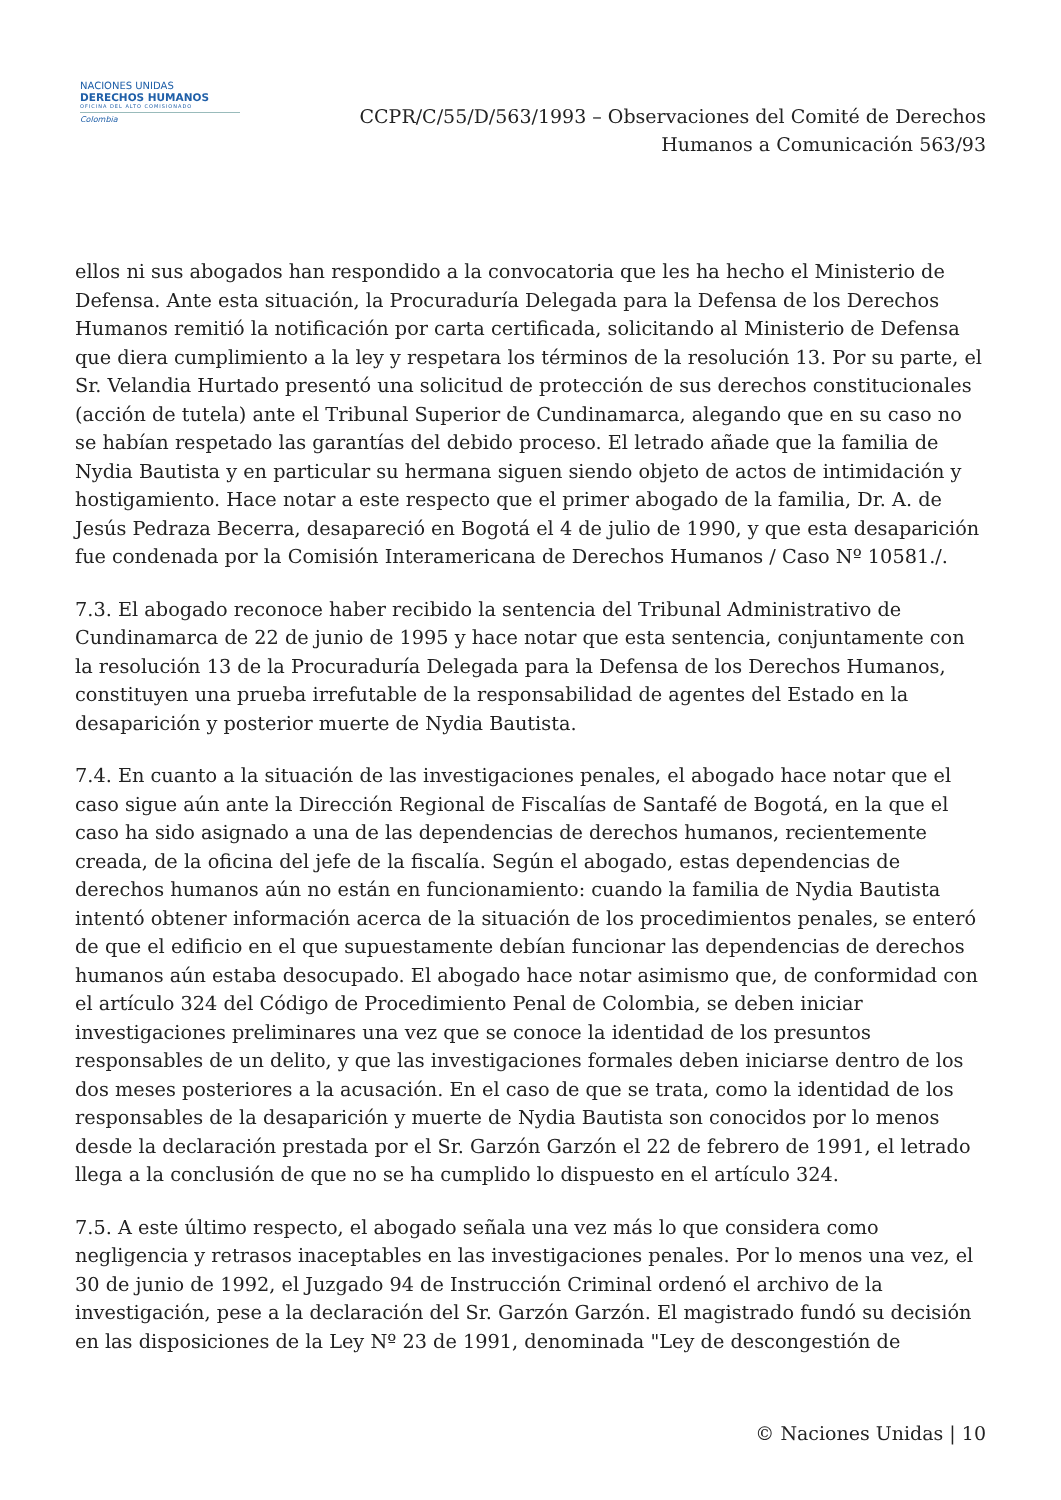NACIONES UNIDAS
DERECHOS HUMANOS
OFICINA DEL ALTO COMISIONADO
Colombia
CCPR/C/55/D/563/1993 – Observaciones del Comité de Derechos
Humanos a Comunicación 563/93
ellos ni sus abogados han respondido a la convocatoria que les ha hecho el Ministerio de Defensa. Ante esta situación, la Procuraduría Delegada para la Defensa de los Derechos Humanos remitió la notificación por carta certificada, solicitando al Ministerio de Defensa que diera cumplimiento a la ley y respetara los términos de la resolución 13. Por su parte, el Sr. Velandia Hurtado presentó una solicitud de protección de sus derechos constitucionales (acción de tutela) ante el Tribunal Superior de Cundinamarca, alegando que en su caso no se habían respetado las garantías del debido proceso. El letrado añade que la familia de Nydia Bautista y en particular su hermana siguen siendo objeto de actos de intimidación y hostigamiento. Hace notar a este respecto que el primer abogado de la familia, Dr. A. de Jesús Pedraza Becerra, desapareció en Bogotá el 4 de julio de 1990, y que esta desaparición fue condenada por la Comisión Interamericana de Derechos Humanos / Caso Nº 10581./.
7.3. El abogado reconoce haber recibido la sentencia del Tribunal Administrativo de Cundinamarca de 22 de junio de 1995 y hace notar que esta sentencia, conjuntamente con la resolución 13 de la Procuraduría Delegada para la Defensa de los Derechos Humanos, constituyen una prueba irrefutable de la responsabilidad de agentes del Estado en la desaparición y posterior muerte de Nydia Bautista.
7.4. En cuanto a la situación de las investigaciones penales, el abogado hace notar que el caso sigue aún ante la Dirección Regional de Fiscalías de Santafé de Bogotá, en la que el caso ha sido asignado a una de las dependencias de derechos humanos, recientemente creada, de la oficina del jefe de la fiscalía. Según el abogado, estas dependencias de derechos humanos aún no están en funcionamiento: cuando la familia de Nydia Bautista intentó obtener información acerca de la situación de los procedimientos penales, se enteró de que el edificio en el que supuestamente debían funcionar las dependencias de derechos humanos aún estaba desocupado. El abogado hace notar asimismo que, de conformidad con el artículo 324 del Código de Procedimiento Penal de Colombia, se deben iniciar investigaciones preliminares una vez que se conoce la identidad de los presuntos responsables de un delito, y que las investigaciones formales deben iniciarse dentro de los dos meses posteriores a la acusación. En el caso de que se trata, como la identidad de los responsables de la desaparición y muerte de Nydia Bautista son conocidos por lo menos desde la declaración prestada por el Sr. Garzón Garzón el 22 de febrero de 1991, el letrado llega a la conclusión de que no se ha cumplido lo dispuesto en el artículo 324.
7.5. A este último respecto, el abogado señala una vez más lo que considera como negligencia y retrasos inaceptables en las investigaciones penales. Por lo menos una vez, el 30 de junio de 1992, el Juzgado 94 de Instrucción Criminal ordenó el archivo de la investigación, pese a la declaración del Sr. Garzón Garzón. El magistrado fundó su decisión en las disposiciones de la Ley Nº 23 de 1991, denominada "Ley de descongestión de
© Naciones Unidas | 10